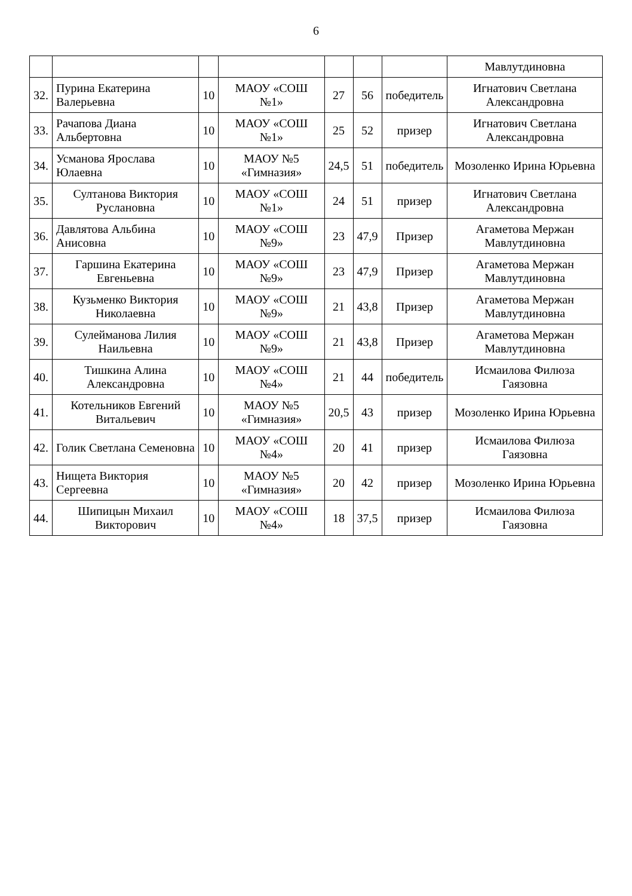6
| | | | | | | | Мавлутдиновна |
| 32. | Пурина Екатерина Валерьевна | 10 | МАОУ «СОШ №1» | 27 | 56 | победитель | Игнатович Светлана Александровна |
| 33. | Рачапова Диана Альбертовна | 10 | МАОУ «СОШ №1» | 25 | 52 | призер | Игнатович Светлана Александровна |
| 34. | Усманова Ярослава Юлаевна | 10 | МАОУ №5 «Гимназия» | 24,5 | 51 | победитель | Мозоленко Ирина Юрьевна |
| 35. | Султанова Виктория Руслановна | 10 | МАОУ «СОШ №1» | 24 | 51 | призер | Игнатович Светлана Александровна |
| 36. | Давлятова Альбина Анисовна | 10 | МАОУ «СОШ №9» | 23 | 47,9 | Призер | Агаметова Мержан Мавлутдиновна |
| 37. | Гаршина Екатерина Евгеньевна | 10 | МАОУ «СОШ №9» | 23 | 47,9 | Призер | Агаметова Мержан Мавлутдиновна |
| 38. | Кузьменко Виктория Николаевна | 10 | МАОУ «СОШ №9» | 21 | 43,8 | Призер | Агаметова Мержан Мавлутдиновна |
| 39. | Сулейманова Лилия Наильевна | 10 | МАОУ «СОШ №9» | 21 | 43,8 | Призер | Агаметова Мержан Мавлутдиновна |
| 40. | Тишкина Алина Александровна | 10 | МАОУ «СОШ №4» | 21 | 44 | победитель | Исмаилова Филюза Гаязовна |
| 41. | Котельников Евгений Витальевич | 10 | МАОУ №5 «Гимназия» | 20,5 | 43 | призер | Мозоленко Ирина Юрьевна |
| 42. | Голик Светлана Семеновна | 10 | МАОУ «СОШ №4» | 20 | 41 | призер | Исмаилова Филюза Гаязовна |
| 43. | Нищета Виктория Сергеевна | 10 | МАОУ №5 «Гимназия» | 20 | 42 | призер | Мозоленко Ирина Юрьевна |
| 44. | Шипицын Михаил Викторович | 10 | МАОУ «СОШ №4» | 18 | 37,5 | призер | Исмаилова Филюза Гаязовна |